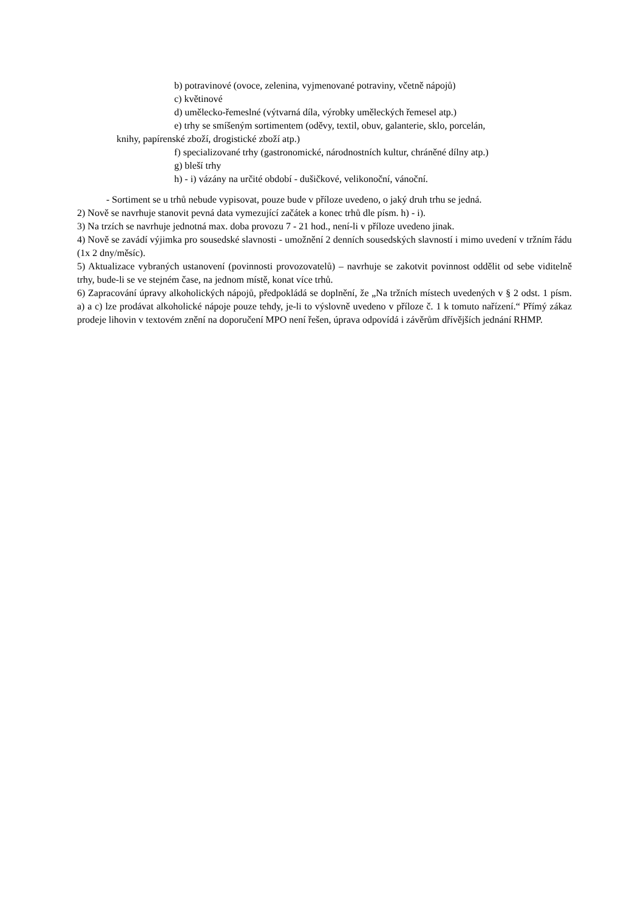b) potravinové (ovoce, zelenina, vyjmenované potraviny, včetně nápojů)
c) květinové
d) umělecko-řemeslné (výtvarná díla, výrobky uměleckých řemesel atp.)
e) trhy se smíšeným sortimentem (oděvy, textil, obuv, galanterie, sklo, porcelán,
knihy, papírenské zboží, drogistické zboží atp.)
f) specializované trhy (gastronomické, národnostních kultur, chráněné dílny atp.)
g) bleší trhy
h) - i) vázány na určité období - dušičkové, velikonoční, vánoční.
- Sortiment se u trhů nebude vypisovat, pouze bude v příloze uvedeno, o jaký druh trhu se jedná.
2) Nově se navrhuje stanovit pevná data vymezující začátek a konec trhů dle písm. h) - i).
3) Na trzích se navrhuje jednotná max. doba provozu 7 - 21 hod., není-li v příloze uvedeno jinak.
4) Nově se zavádí výjimka pro sousedské slavnosti - umožnění 2 denních sousedských slavností i mimo uvedení v tržním řádu (1x 2 dny/měsíc).
5) Aktualizace vybraných ustanovení (povinnosti provozovatelů) – navrhuje se zakotvit povinnost oddělit od sebe viditelně trhy, bude-li se ve stejném čase, na jednom místě, konat více trhů.
6) Zapracování úpravy alkoholických nápojů, předpokládá se doplnění, že „Na tržních místech uvedených v § 2 odst. 1 písm. a) a c) lze prodávat alkoholické nápoje pouze tehdy, je-li to výslovně uvedeno v příloze č. 1 k tomuto nařízení.“ Přímý zákaz prodeje lihovin v textovém znění na doporučení MPO není řešen, úprava odpovídá i závěrům dřívějších jednání RHMP.